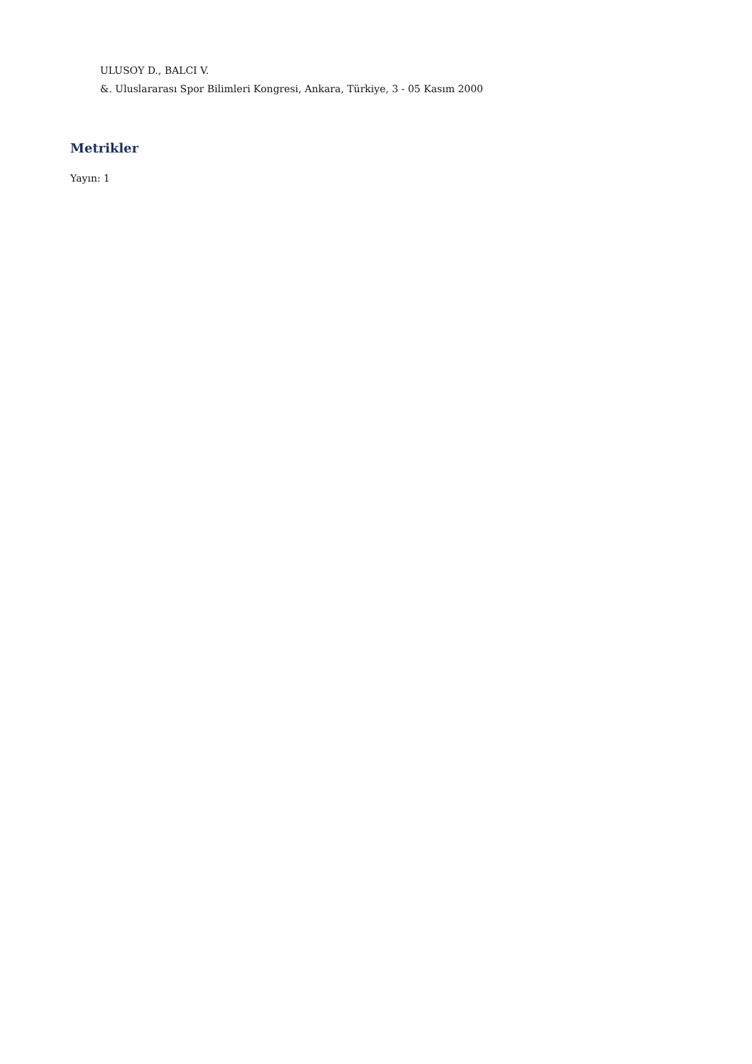ULUSOY D., BALCI V.
&. Uluslararası Spor Bilimleri Kongresi, Ankara, Türkiye, 3 - 05 Kasım 2000
Metrikler
Yayın: 1